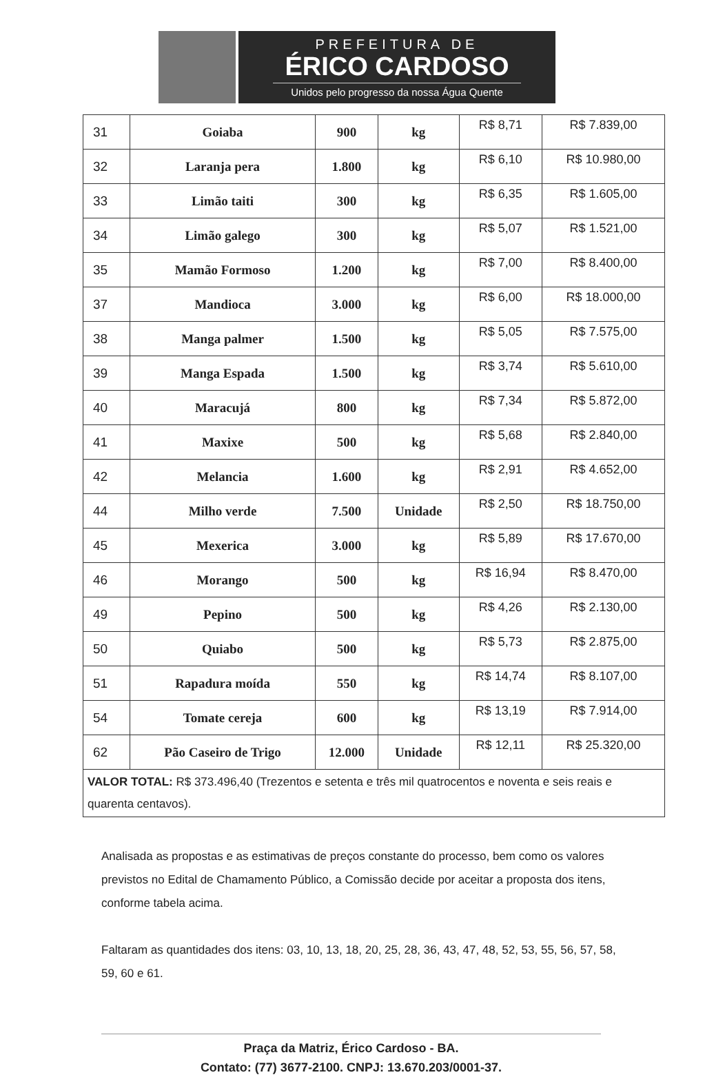PREFEITURA DE
ÉRICO CARDOSO
Unidos pelo progresso da nossa Água Quente
| 31 | Goiaba | 900 | kg | R$ 8,71 | R$ 7.839,00 |
| 32 | Laranja pera | 1.800 | kg | R$ 6,10 | R$ 10.980,00 |
| 33 | Limão taiti | 300 | kg | R$ 6,35 | R$ 1.605,00 |
| 34 | Limão galego | 300 | kg | R$ 5,07 | R$ 1.521,00 |
| 35 | Mamão Formoso | 1.200 | kg | R$ 7,00 | R$ 8.400,00 |
| 37 | Mandioca | 3.000 | kg | R$ 6,00 | R$ 18.000,00 |
| 38 | Manga palmer | 1.500 | kg | R$ 5,05 | R$ 7.575,00 |
| 39 | Manga Espada | 1.500 | kg | R$ 3,74 | R$ 5.610,00 |
| 40 | Maracujá | 800 | kg | R$ 7,34 | R$ 5.872,00 |
| 41 | Maxixe | 500 | kg | R$ 5,68 | R$ 2.840,00 |
| 42 | Melancia | 1.600 | kg | R$ 2,91 | R$ 4.652,00 |
| 44 | Milho verde | 7.500 | Unidade | R$ 2,50 | R$ 18.750,00 |
| 45 | Mexerica | 3.000 | kg | R$ 5,89 | R$ 17.670,00 |
| 46 | Morango | 500 | kg | R$ 16,94 | R$ 8.470,00 |
| 49 | Pepino | 500 | kg | R$ 4,26 | R$ 2.130,00 |
| 50 | Quiabo | 500 | kg | R$ 5,73 | R$ 2.875,00 |
| 51 | Rapadura moída | 550 | kg | R$ 14,74 | R$ 8.107,00 |
| 54 | Tomate cereja | 600 | kg | R$ 13,19 | R$ 7.914,00 |
| 62 | Pão Caseiro de Trigo | 12.000 | Unidade | R$ 12,11 | R$ 25.320,00 |
| VALOR TOTAL: R$ 373.496,40 (Trezentos e setenta e três mil quatrocentos e noventa e seis reais e quarenta centavos). | | | | | |
Analisada as propostas e as estimativas de preços constante do processo, bem como os valores previstos no Edital de Chamamento Público, a Comissão decide por aceitar a proposta dos itens, conforme tabela acima.
Faltaram as quantidades dos itens: 03, 10, 13, 18, 20, 25, 28, 36, 43, 47, 48, 52, 53, 55, 56, 57, 58, 59, 60 e 61.
Praça da Matriz, Érico Cardoso - BA.
Contato: (77) 3677-2100. CNPJ: 13.670.203/0001-37.